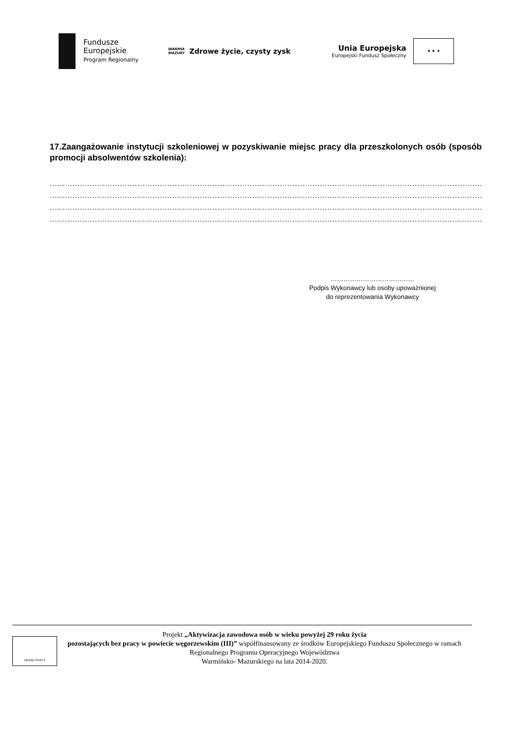Fundusze
Europejskie
Program Regionalny
WARMIA
MAZURY Zdrowe życie, czysty zysk
Unia Europejska
Europejski Fundusz Społeczny
★ ★ ★
17.Zaangażowanie instytucji szkoleniowej w pozyskiwanie miejsc pracy dla przeszkolonych osób (sposób promocji absolwentów szkolenia):
…………………………………………………………………………………………………………………………………………………………
…………………………………………………………………………………………………………………………………………………………
…………………………………………………………………………………………………………………………………………………………
…………………………………………………………………………………………………………………………………………………………
…………………………………
Podpis Wykonawcy lub osoby upoważnionej
do reprezentowania Wykonawcy
URZĄD PRACY
Projekt „Aktywizacja zawodowa osób w wieku powyżej 29 roku życia
pozostających bez pracy w powiecie węgorzewskim (III)” współfinansowany ze środków Europejskiego Funduszu Społecznego w ramach Regionalnego Programu Operacyjnego Województwa
Warmińsko- Mazurskiego na lata 2014-2020.